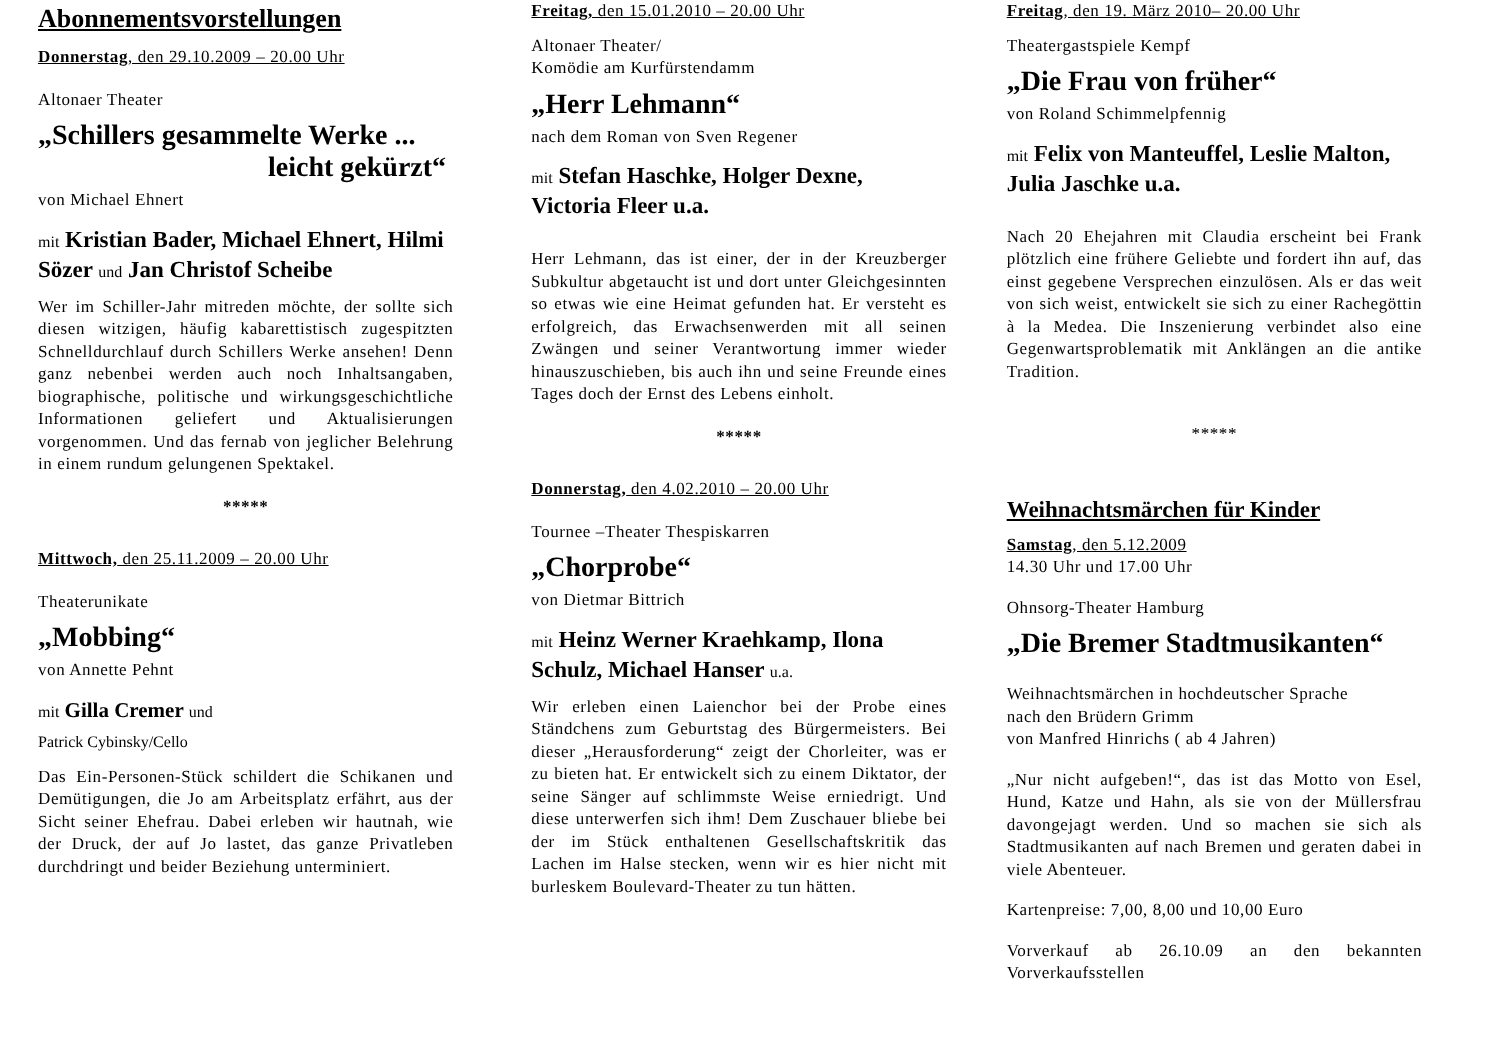Abonnementsvorstellungen
Donnerstag, den 29.10.2009 – 20.00 Uhr
Altonaer Theater
„Schillers gesammelte Werke ...
leicht gekürzt“
von Michael Ehnert
mit Kristian Bader, Michael Ehnert, Hilmi Sözer und Jan Christof Scheibe
Wer im Schiller-Jahr mitreden möchte, der sollte sich diesen witzigen, häufig kabarettistisch zugespitzten Schnelldurchlauf durch Schillers Werke ansehen! Denn ganz nebenbei werden auch noch Inhaltsangaben, biographische, politische und wirkungsgeschichtliche Informationen geliefert und Aktualisierungen vorgenommen. Und das fernab von jeglicher Belehrung in einem rundum gelungenen Spektakel.
*****
Mittwoch, den 25.11.2009 – 20.00 Uhr
Theaterunikate
„Mobbing“
von Annette Pehnt
mit Gilla Cremer und
Patrick Cybinsky/Cello
Das Ein-Personen-Stück schildert die Schikanen und Demütigungen, die Jo am Arbeitsplatz erfährt, aus der Sicht seiner Ehefrau. Dabei erleben wir hautnah, wie der Druck, der auf Jo lastet, das ganze Privatleben durchdringt und beider Beziehung unterminiert.
Freitag, den 15.01.2010 – 20.00 Uhr
Altonaer Theater/
Komödie am Kurfürstendamm
„Herr Lehmann“
nach dem Roman von Sven Regener
mit Stefan Haschke, Holger Dexne, Victoria Fleer u.a.
Herr Lehmann, das ist einer, der in der Kreuzberger Subkultur abgetaucht ist und dort unter Gleichgesinnten so etwas wie eine Heimat gefunden hat. Er versteht es erfolgreich, das Erwachsenwerden mit all seinen Zwängen und seiner Verantwortung immer wieder hinauszuschieben, bis auch ihn und seine Freunde eines Tages doch der Ernst des Lebens einholt.
*****
Donnerstag, den 4.02.2010 – 20.00 Uhr
Tournee –Theater Thespiskarren
„Chorprobe“
von Dietmar Bittrich
mit Heinz Werner Kraehkamp, Ilona Schulz, Michael Hanser u.a.
Wir erleben einen Laienchor bei der Probe eines Ständchens zum Geburtstag des Bürgermeisters. Bei dieser „Herausforderung“ zeigt der Chorleiter, was er zu bieten hat. Er entwickelt sich zu einem Diktator, der seine Sänger auf schlimmste Weise erniedrigt. Und diese unterwerfen sich ihm! Dem Zuschauer bliebe bei der im Stück enthaltenen Gesellschaftskritik das Lachen im Halse stecken, wenn wir es hier nicht mit burleskem Boulevard-Theater zu tun hätten.
Freitag, den 19. März 2010– 20.00 Uhr
Theatergastspiele Kempf
„Die Frau von früher“
von Roland Schimmelpfennig
mit Felix von Manteuffel, Leslie Malton, Julia Jaschke u.a.
Nach 20 Ehejahren mit Claudia erscheint bei Frank plötzlich eine frühere Geliebte und fordert ihn auf, das einst gegebene Versprechen einzulösen. Als er das weit von sich weist, entwickelt sie sich zu einer Rachegöttin à la Medea. Die Inszenierung verbindet also eine Gegenwartsproblematik mit Anklängen an die antike Tradition.
*****
Weihnachtsmärchen für Kinder
Samstag, den 5.12.2009
14.30 Uhr und 17.00 Uhr
Ohnsorg-Theater Hamburg
„Die Bremer Stadtmusikanten“
Weihnachtsmärchen in hochdeutscher Sprache
nach den Brüdern Grimm
von Manfred Hinrichs ( ab 4 Jahren)
„Nur nicht aufgeben!“, das ist das Motto von Esel, Hund, Katze und Hahn, als sie von der Müllersfrau davongejagt werden. Und so machen sie sich als Stadtmusikanten auf nach Bremen und geraten dabei in viele Abenteuer.
Kartenpreise: 7,00, 8,00 und 10,00 Euro
Vorverkauf ab 26.10.09 an den bekannten Vorverkaufsstellen